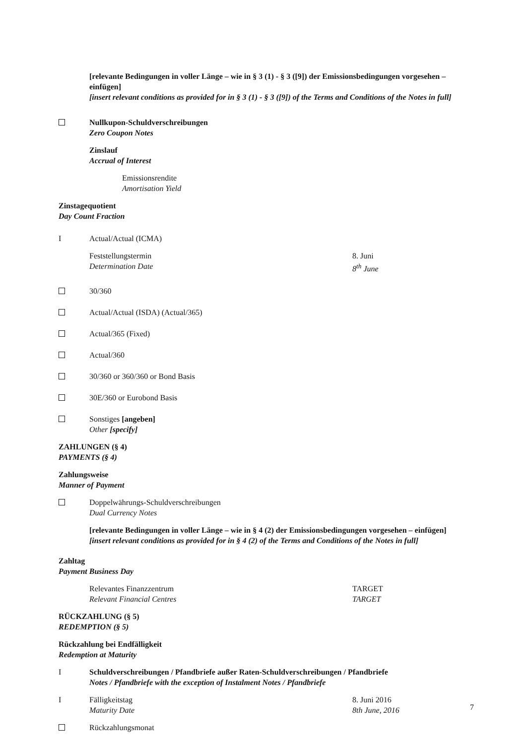[relevante Bedingungen in voller Länge – wie in § 3 (1) - § 3 ([9]) der Emissionsbedingungen vorgesehen – einfügen]
[insert relevant conditions as provided for in § 3 (1) - § 3 ([9]) of the Terms and Conditions of the Notes in full]
Nullkupon-Schuldverschreibungen
Zero Coupon Notes
Zinslauf
Accrual of Interest
Emissionsrendite
Amortisation Yield
Zinstagequotient
Day Count Fraction
I Actual/Actual (ICMA)
Feststellungstermin
Determination Date
8. Juni
8<sup>th</sup> June
30/360
Actual/Actual (ISDA) (Actual/365)
Actual/365 (Fixed)
Actual/360
30/360 or 360/360 or Bond Basis
30E/360 or Eurobond Basis
Sonstiges [angeben]
Other [specify]
ZAHLUNGEN (§ 4)
PAYMENTS (§ 4)
Zahlungsweise
Manner of Payment
Doppelwährungs-Schuldverschreibungen
Dual Currency Notes
[relevante Bedingungen in voller Länge – wie in § 4 (2) der Emissionsbedingungen vorgesehen – einfügen]
[insert relevant conditions as provided for in § 4 (2) of the Terms and Conditions of the Notes in full]
Zahltag
Payment Business Day
Relevantes Finanzzentrum
Relevant Financial Centres
TARGET
TARGET
RÜCKZAHLUNG (§ 5)
REDEMPTION (§ 5)
Rückzahlung bei Endfälligkeit
Redemption at Maturity
I Schuldverschreibungen / Pfandbriefe außer Raten-Schuldverschreibungen / Pfandbriefe
Notes / Pfandbriefe with the exception of Instalment Notes / Pfandbriefe
I Fälligkeitstag
Maturity Date
8. Juni 2016
8th June, 2016
Rückzahlungsmonat
7